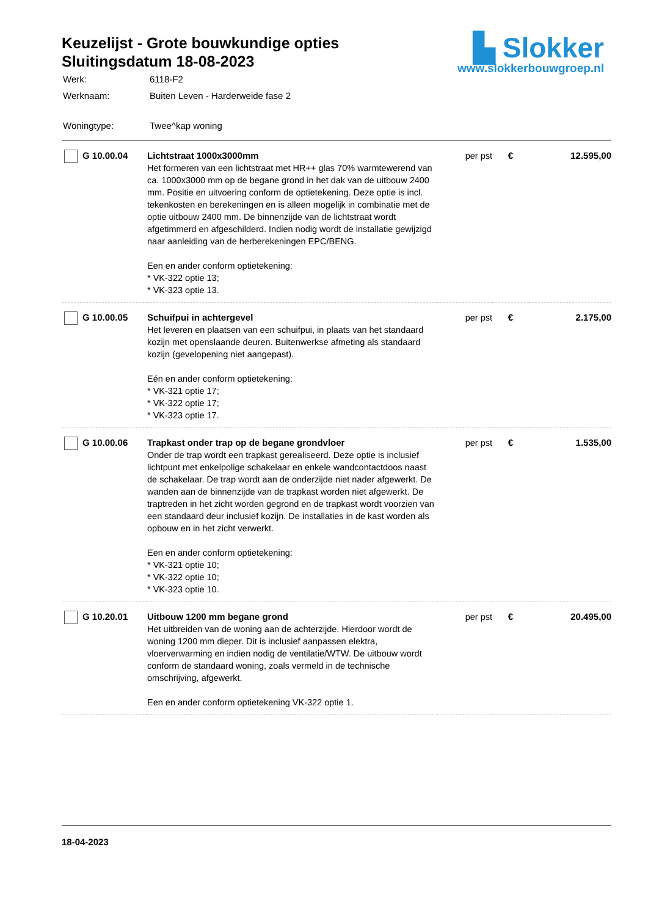Keuzelijst - Grote bouwkundige opties
Sluitingsdatum 18-08-2023
| Werk: | 6118-F2 |
| Werknaam: | Buiten Leven - Harderweide fase 2 |
| Woningtype: | Twee^kap woning |
▙ Slokker
www.slokkerbouwgroep.nl
| G 10.00.04 | Lichtstraat 1000x3000mm Het formeren van een lichtstraat met HR++ glas 70% warmtewerend van ca. 1000x3000 mm op de begane grond in het dak van de uitbouw 2400 mm. Positie en uitvoering conform de optietekening. Deze optie is incl. tekenkosten en berekeningen en is alleen mogelijk in combinatie met de optie uitbouw 2400 mm. De binnenzijde van de lichtstraat wordt afgetimmerd en afgeschilderd. Indien nodig wordt de installatie gewijzigd naar aanleiding van de herberekeningen EPC/BENG. Een en ander conform optietekening: * VK-322 optie 13; * VK-323 optie 13. | per pst | € | 12.595,00 |
| G 10.00.05 | Schuifpui in achtergevel Het leveren en plaatsen van een schuifpui, in plaats van het standaard kozijn met openslaande deuren. Buitenwerkse afmeting als standaard kozijn (gevelopening niet aangepast). Eén en ander conform optietekening: * VK-321 optie 17; * VK-322 optie 17; * VK-323 optie 17. | per pst | € | 2.175,00 |
| G 10.00.06 | Trapkast onder trap op de begane grondvloer Onder de trap wordt een trapkast gerealiseerd. Deze optie is inclusief lichtpunt met enkelpolige schakelaar en enkele wandcontactdoos naast de schakelaar. De trap wordt aan de onderzijde niet nader afgewerkt. De wanden aan de binnenzijde van de trapkast worden niet afgewerkt. De traptreden in het zicht worden gegrond en de trapkast wordt voorzien van een standaard deur inclusief kozijn. De installaties in de kast worden als opbouw en in het zicht verwerkt. Een en ander conform optietekening: * VK-321 optie 10; * VK-322 optie 10; * VK-323 optie 10. | per pst | € | 1.535,00 |
| G 10.20.01 | Uitbouw 1200 mm begane grond Het uitbreiden van de woning aan de achterzijde. Hierdoor wordt de woning 1200 mm dieper. Dit is inclusief aanpassen elektra, vloerverwarming en indien nodig de ventilatie/WTW. De uitbouw wordt conform de standaard woning, zoals vermeld in de technische omschrijving, afgewerkt. Een en ander conform optietekening VK-322 optie 1. | per pst | € | 20.495,00 |
18-04-2023